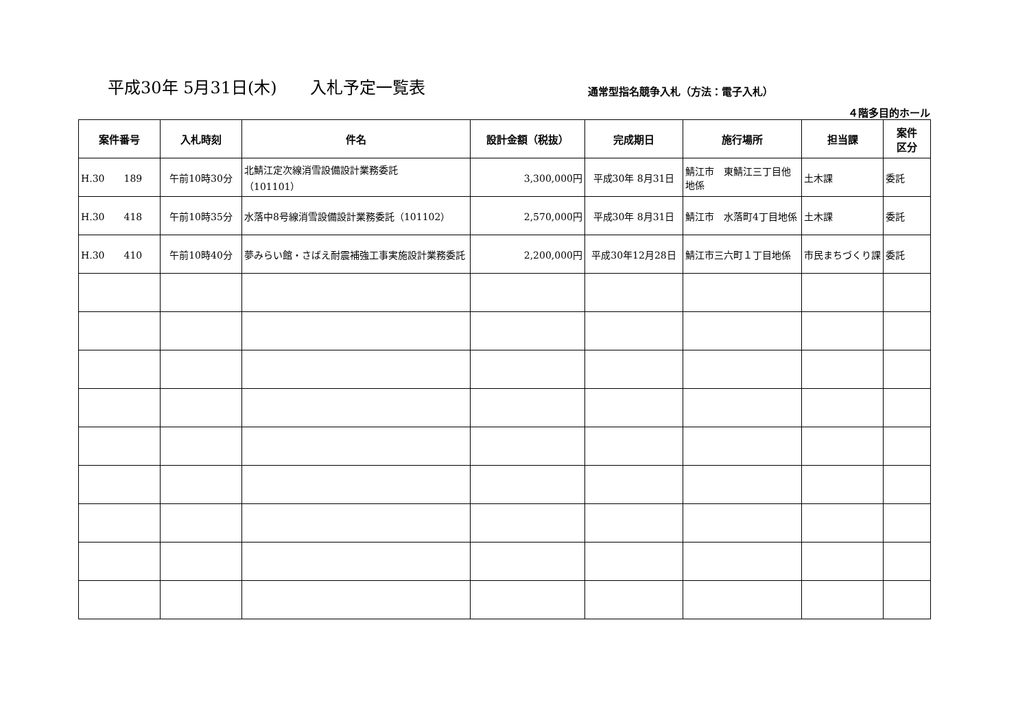平成30年 5月31日(木)　　入札予定一覧表
通常型指名競争入札（方法：電子入札）
４階多目的ホール
| 案件番号 | 入札時刻 | 件名 | 設計金額（税抜） | 完成期日 | 施行場所 | 担当課 | 案件 区分 |
| --- | --- | --- | --- | --- | --- | --- | --- |
| H.30 189 | 午前10時30分 | 北鯖江定次線消雪設備設計業務委託 （101101） | 3,300,000円 | 平成30年 8月31日 | 鯖江市 東鯖江三丁目他 地係 | 土木課 | 委託 |
| H.30 418 | 午前10時35分 | 水落中8号線消雪設備設計業務委託（101102） | 2,570,000円 | 平成30年 8月31日 | 鯖江市 水落町4丁目地係 | 土木課 | 委託 |
| H.30 410 | 午前10時40分 | 夢みらい館・さばえ耐震補強工事実施設計業務委託 | 2,200,000円 | 平成30年12月28日 | 鯖江市三六町１丁目地係 | 市民まちづくり課 | 委託 |